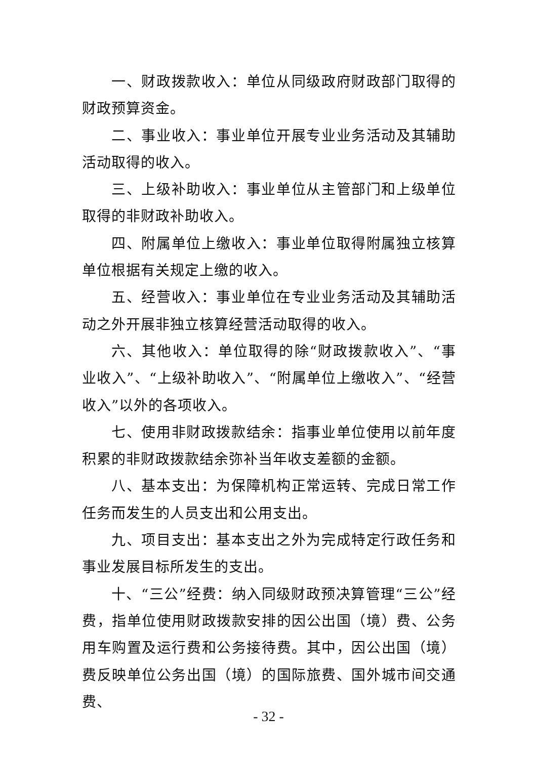一、财政拨款收入：单位从同级政府财政部门取得的财政预算资金。
二、事业收入：事业单位开展专业业务活动及其辅助活动取得的收入。
三、上级补助收入：事业单位从主管部门和上级单位取得的非财政补助收入。
四、附属单位上缴收入：事业单位取得附属独立核算单位根据有关规定上缴的收入。
五、经营收入：事业单位在专业业务活动及其辅助活动之外开展非独立核算经营活动取得的收入。
六、其他收入：单位取得的除“财政拨款收入”、“事业收入”、“上级补助收入”、“附属单位上缴收入”、“经营收入”以外的各项收入。
七、使用非财政拨款结余：指事业单位使用以前年度积累的非财政拨款结余弥补当年收支差额的金额。
八、基本支出：为保障机构正常运转、完成日常工作任务而发生的人员支出和公用支出。
九、项目支出：基本支出之外为完成特定行政任务和事业发展目标所发生的支出。
十、“三公”经费：纳入同级财政预决算管理“三公”经费，指单位使用财政拨款安排的因公出国（境）费、公务用车购置及运行费和公务接待费。其中，因公出国（境）费反映单位公务出国（境）的国际旅费、国外城市间交通费、
- 32 -